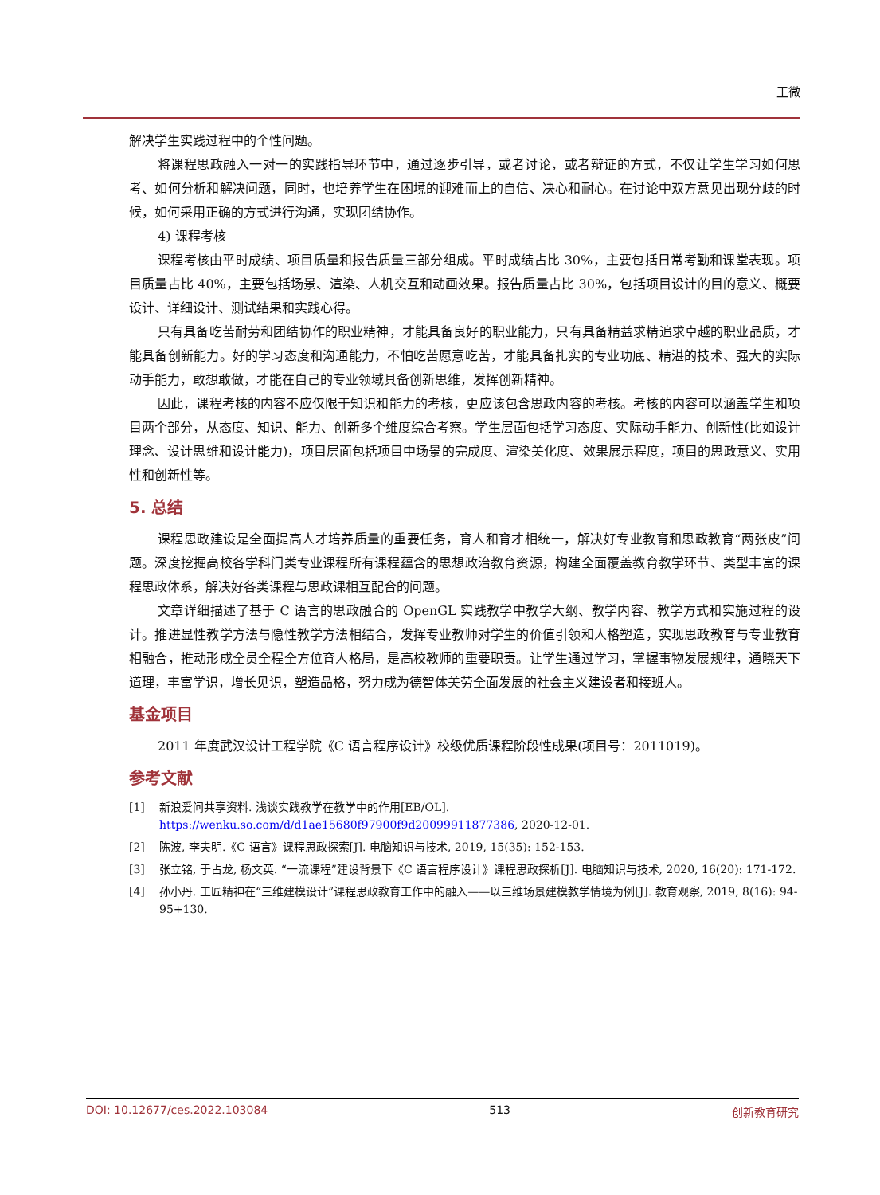王微
解决学生实践过程中的个性问题。
将课程思政融入一对一的实践指导环节中，通过逐步引导，或者讨论，或者辩证的方式，不仅让学生学习如何思考、如何分析和解决问题，同时，也培养学生在困境的迎难而上的自信、决心和耐心。在讨论中双方意见出现分歧的时候，如何采用正确的方式进行沟通，实现团结协作。
4) 课程考核
课程考核由平时成绩、项目质量和报告质量三部分组成。平时成绩占比 30%，主要包括日常考勤和课堂表现。项目质量占比 40%，主要包括场景、渲染、人机交互和动画效果。报告质量占比 30%，包括项目设计的目的意义、概要设计、详细设计、测试结果和实践心得。
只有具备吃苦耐劳和团结协作的职业精神，才能具备良好的职业能力，只有具备精益求精追求卓越的职业品质，才能具备创新能力。好的学习态度和沟通能力，不怕吃苦愿意吃苦，才能具备扎实的专业功底、精湛的技术、强大的实际动手能力，敢想敢做，才能在自己的专业领域具备创新思维，发挥创新精神。
因此，课程考核的内容不应仅限于知识和能力的考核，更应该包含思政内容的考核。考核的内容可以涵盖学生和项目两个部分，从态度、知识、能力、创新多个维度综合考察。学生层面包括学习态度、实际动手能力、创新性(比如设计理念、设计思维和设计能力)，项目层面包括项目中场景的完成度、渲染美化度、效果展示程度，项目的思政意义、实用性和创新性等。
5. 总结
课程思政建设是全面提高人才培养质量的重要任务，育人和育才相统一，解决好专业教育和思政教育“两张皮”问题。深度挖掘高校各学科门类专业课程所有课程蕴含的思想政治教育资源，构建全面覆盖教育教学环节、类型丰富的课程思政体系，解决好各类课程与思政课相互配合的问题。
文章详细描述了基于 C 语言的思政融合的 OpenGL 实践教学中教学大纲、教学内容、教学方式和实施过程的设计。推进显性教学方法与隐性教学方法相结合，发挥专业教师对学生的价值引领和人格塑造，实现思政教育与专业教育相融合，推动形成全员全程全方位育人格局，是高校教师的重要职责。让学生通过学习，掌握事物发展规律，通晓天下道理，丰富学识，增长见识，塑造品格，努力成为德智体美劳全面发展的社会主义建设者和接班人。
基金项目
2011 年度武汉设计工程学院《C 语言程序设计》校级优质课程阶段性成果(项目号：2011019)。
参考文献
[1] 新浪爱问共享资料. 浅谈实践教学在教学中的作用[EB/OL]. https://wenku.so.com/d/d1ae15680f97900f9d20099911877386, 2020-12-01.
[2] 陈波, 李夫明.《C 语言》课程思政探索[J]. 电脑知识与技术, 2019, 15(35): 152-153.
[3] 张立铭, 于占龙, 杨文英. “一流课程”建设背景下《C 语言程序设计》课程思政探析[J]. 电脑知识与技术, 2020, 16(20): 171-172.
[4] 孙小丹. 工匠精神在“三维建模设计”课程思政教育工作中的融入——以三维场景建模教学情境为例[J]. 教育观察, 2019, 8(16): 94-95+130.
DOI: 10.12677/ces.2022.103084 513 创新教育研究